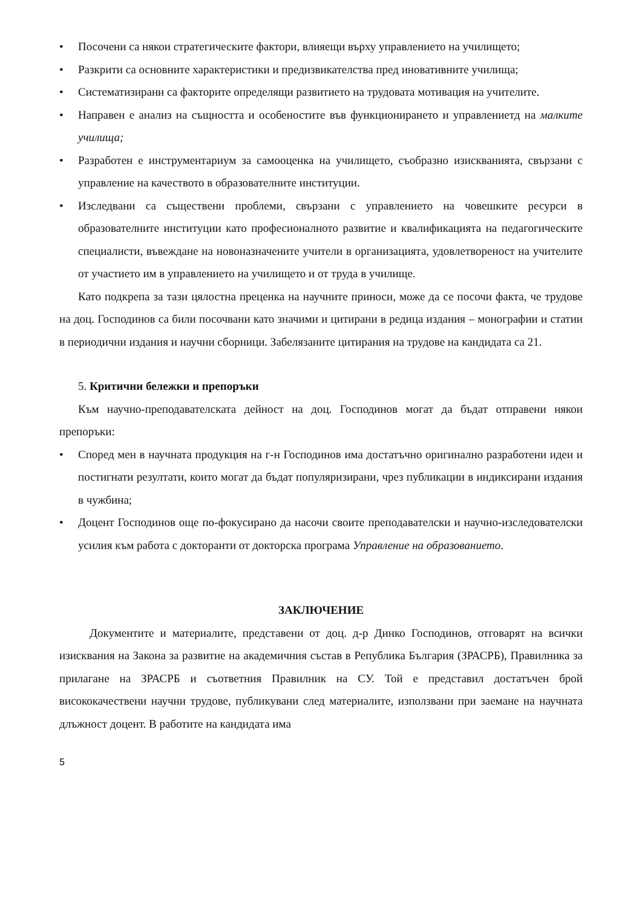• Посочени са някои стратегическите фактори, влияещи върху управлението на училището;
• Разкрити са основните характеристики и предизвикателства пред иновативните училища;
• Систематизирани са факторите определящи развитието на трудовата мотивация на учителите.
• Направен е анализ на същността и особеностите във функционирането и управлениетд на малките училища;
• Разработен е инструментариум за самооценка на училището, съобразно изискванията, свързани с управление на качеството в образователните институции.
• Изследвани са съществени проблеми, свързани с управлението на човешките ресурси в образователните институции като професионалното развитие и квалификацията на педагогическите специалисти, въвеждане на новоназначените учители в организацията, удовлетвореност на учителите от участието им в управлението на училището и от труда в училище.
Като подкрепа за тази цялостна преценка на научните приноси, може да се посочи факта, че трудове на доц. Господинов са били посочвани като значими и цитирани в редица издания – монографии и статии в периодични издания и научни сборници. Забелязаните цитирания на трудове на кандидата са 21.
5. Критични бележки и препоръки
Към научно-преподавателската дейност на доц. Господинов могат да бъдат отправени някои препоръки:
• Според мен в научната продукция на г-н Господинов има достатъчно оригинално разработени идеи и постигнати резултати, които могат да бъдат популяризирани, чрез публикации в индиксирани издания в чужбина;
• Доцент Господинов още по-фокусирано да насочи своите преподавателски и научно-изследователски усилия към работа с докторанти от докторска програма Управление на образованието.
ЗАКЛЮЧЕНИЕ
Документите и материалите, представени от доц. д-р Динко Господинов, отговарят на всички изисквания на Закона за развитие на академичния състав в Република България (ЗРАСРБ), Правилника за прилагане на ЗРАСРБ и съответния Правилник на СУ. Той е представил достатъчен брой висококачествени научни трудове, публикувани след материалите, използвани при заемане на научната длъжност доцент. В работите на кандидата има
5